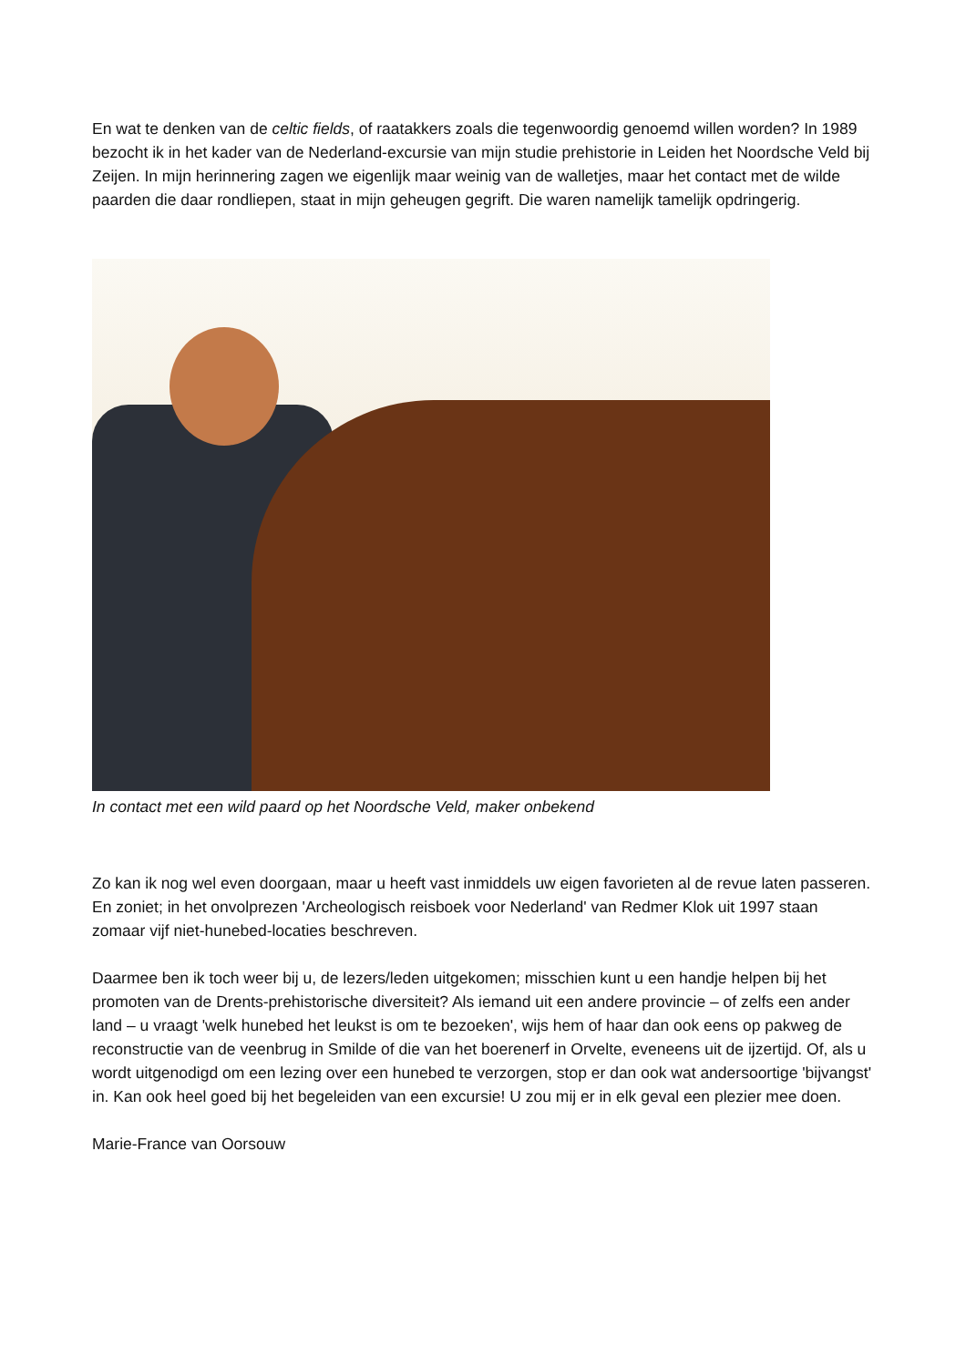En wat te denken van de celtic fields, of raatakkers zoals die tegenwoordig genoemd willen worden? In 1989 bezocht ik in het kader van de Nederland-excursie van mijn studie prehistorie in Leiden het Noordsche Veld bij Zeijen. In mijn herinnering zagen we eigenlijk maar weinig van de walletjes, maar het contact met de wilde paarden die daar rondliepen, staat in mijn geheugen gegrift. Die waren namelijk tamelijk opdringerig.
In contact met een wild paard op het Noordsche Veld, maker onbekend
Zo kan ik nog wel even doorgaan, maar u heeft vast inmiddels uw eigen favorieten al de revue laten passeren. En zoniet; in het onvolprezen 'Archeologisch reisboek voor Nederland' van Redmer Klok uit 1997 staan zomaar vijf niet-hunebed-locaties beschreven.
Daarmee ben ik toch weer bij u, de lezers/leden uitgekomen; misschien kunt u een handje helpen bij het promoten van de Drents-prehistorische diversiteit? Als iemand uit een andere provincie – of zelfs een ander land – u vraagt 'welk hunebed het leukst is om te bezoeken', wijs hem of haar dan ook eens op pakweg de reconstructie van de veenbrug in Smilde of die van het boerenerf in Orvelte, eveneens uit de ijzertijd. Of, als u wordt uitgenodigd om een lezing over een hunebed te verzorgen, stop er dan ook wat andersoortige 'bijvangst' in. Kan ook heel goed bij het begeleiden van een excursie! U zou mij er in elk geval een plezier mee doen.
Marie-France van Oorsouw